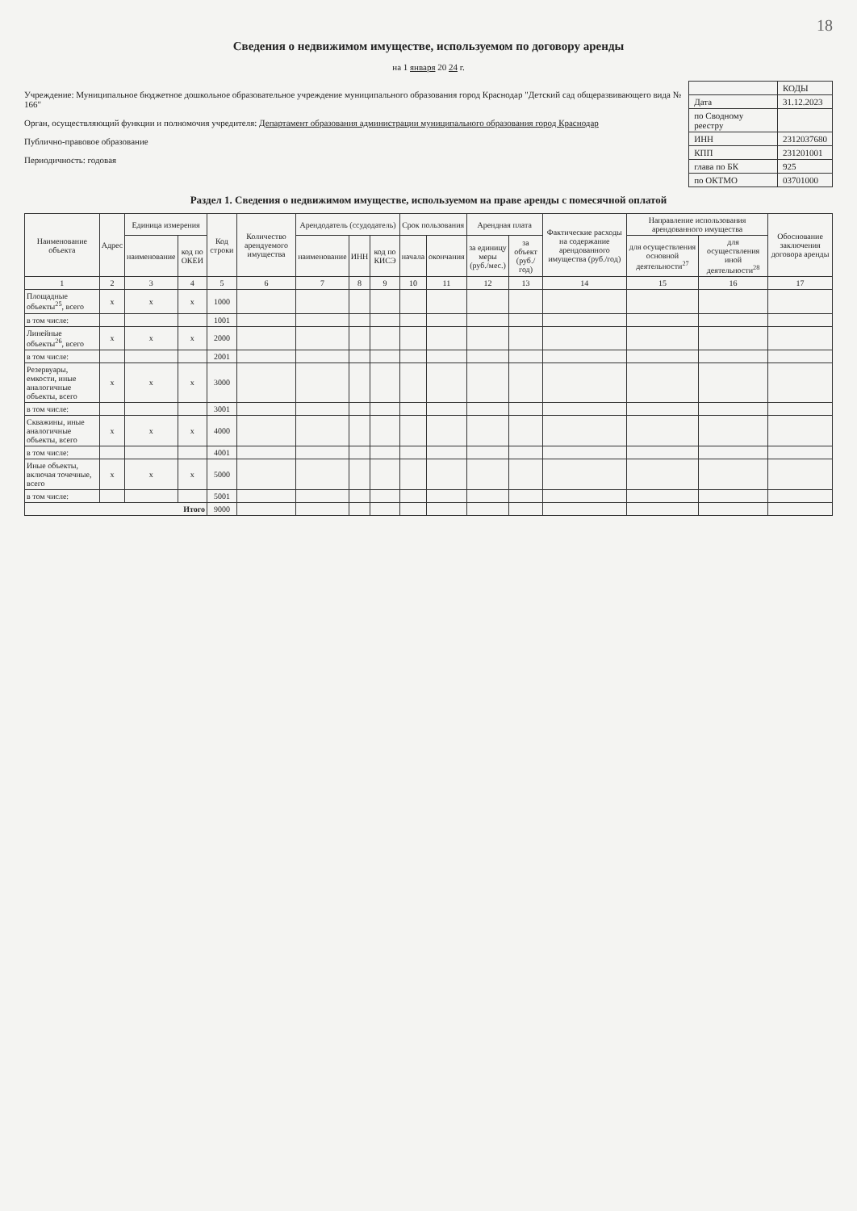18
Сведения о недвижимом имуществе, используемом по договору аренды
на 1 января 20 24 г.
Учреждение: Муниципальное бюджетное дошкольное образовательное учреждение муниципального образования город Краснодар "Детский сад общеразвивающего вида № 166"
Орган, осуществляющий функции и полномочия учредителя: Департамент образования администрации муниципального образования город Краснодар
Публично-правовое образование
Периодичность: годовая
| | КОДЫ |
| Дата | 31.12.2023 |
| по Сводному реестру | |
| ИНН | 2312037680 |
| КПП | 231201001 |
| глава по БК | 925 |
| по ОКТМО | 03701000 |
Раздел 1. Сведения о недвижимом имуществе, используемом на праве аренды с помесячной оплатой
| Наименование объекта | Адрес | Единица измерения | | Код строки | Количество арендуемого имущества | Арендодатель (ссудодатель) | | | Срок пользования | | Арендная плата | | Фактические расходы на содержание арендованного имущества (руб./год) | Направление использования арендованного имущества | | Обоснование заключения договора аренды |
| --- | --- | --- | --- | --- | --- | --- | --- | --- | --- | --- | --- | --- | --- | --- | --- | --- |
| | | наименование | код по ОКЕИ | | | наименование | ИНН | код по КИСЭ | начала | окончания | за единицу меры (руб./мес.) | за объект (руб./год) | | для осуществления основной деятельности<sup>27</sup> | для осуществления иной деятельности<sup>28</sup> | |
| 1 | 2 | 3 | 4 | 5 | 6 | 7 | 8 | 9 | 10 | 11 | 12 | 13 | 14 | 15 | 16 | 17 |
| Площадные объекты<sup>25</sup>, всего | x | x | x | 1000 | | | | | | | | | | | | |
| в том числе: | | | | 1001 | | | | | | | | | | | | |
| Линейные объекты<sup>26</sup>, всего | x | x | x | 2000 | | | | | | | | | | | | |
| в том числе: | | | | 2001 | | | | | | | | | | | | |
| Резервуары, емкости, иные аналогичные объекты, всего | x | x | x | 3000 | | | | | | | | | | | | |
| в том числе: | | | | 3001 | | | | | | | | | | | | |
| Скважины, иные аналогичные объекты, всего | x | x | x | 4000 | | | | | | | | | | | | |
| в том числе: | | | | 4001 | | | | | | | | | | | | |
| Иные объекты, включая точечные, всего | x | x | x | 5000 | | | | | | | | | | | | |
| в том числе: | | | | 5001 | | | | | | | | | | | | |
| Итого | | | | 9000 | | | | | | | | | | | | |